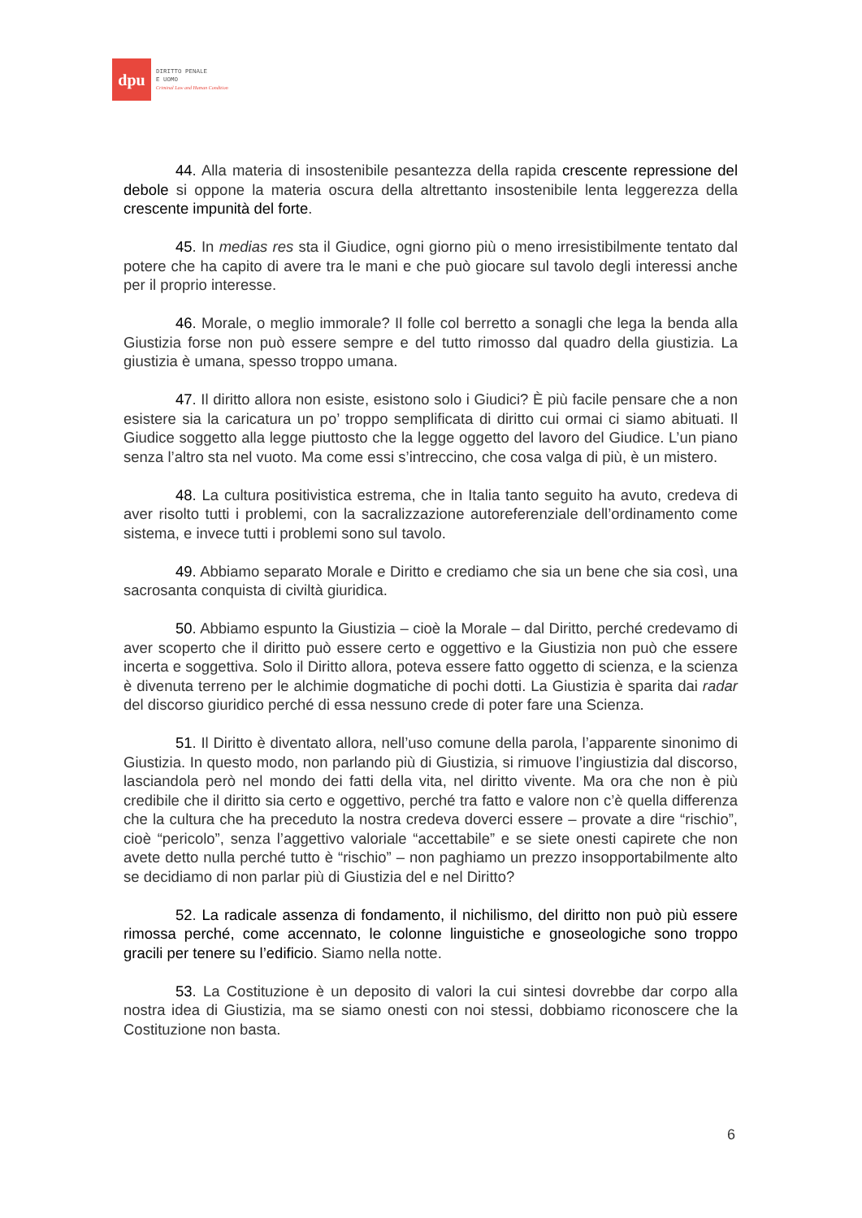dpu
DIRITTO PENALE
E UOMO
Criminal Law and Human Condition
44. Alla materia di insostenibile pesantezza della rapida crescente repressione del debole si oppone la materia oscura della altrettanto insostenibile lenta leggerezza della crescente impunità del forte.
45. In medias res sta il Giudice, ogni giorno più o meno irresistibilmente tentato dal potere che ha capito di avere tra le mani e che può giocare sul tavolo degli interessi anche per il proprio interesse.
46. Morale, o meglio immorale? Il folle col berretto a sonagli che lega la benda alla Giustizia forse non può essere sempre e del tutto rimosso dal quadro della giustizia. La giustizia è umana, spesso troppo umana.
47. Il diritto allora non esiste, esistono solo i Giudici? È più facile pensare che a non esistere sia la caricatura un po’ troppo semplificata di diritto cui ormai ci siamo abituati. Il Giudice soggetto alla legge piuttosto che la legge oggetto del lavoro del Giudice. L’un piano senza l’altro sta nel vuoto. Ma come essi s’intreccino, che cosa valga di più, è un mistero.
48. La cultura positivistica estrema, che in Italia tanto seguito ha avuto, credeva di aver risolto tutti i problemi, con la sacralizzazione autoreferenziale dell’ordinamento come sistema, e invece tutti i problemi sono sul tavolo.
49. Abbiamo separato Morale e Diritto e crediamo che sia un bene che sia così, una sacrosanta conquista di civiltà giuridica.
50. Abbiamo espunto la Giustizia – cioè la Morale – dal Diritto, perché credevamo di aver scoperto che il diritto può essere certo e oggettivo e la Giustizia non può che essere incerta e soggettiva. Solo il Diritto allora, poteva essere fatto oggetto di scienza, e la scienza è divenuta terreno per le alchimie dogmatiche di pochi dotti. La Giustizia è sparita dai radar del discorso giuridico perché di essa nessuno crede di poter fare una Scienza.
51. Il Diritto è diventato allora, nell’uso comune della parola, l’apparente sinonimo di Giustizia. In questo modo, non parlando più di Giustizia, si rimuove l’ingiustizia dal discorso, lasciandola però nel mondo dei fatti della vita, nel diritto vivente. Ma ora che non è più credibile che il diritto sia certo e oggettivo, perché tra fatto e valore non c’è quella differenza che la cultura che ha preceduto la nostra credeva doverci essere – provate a dire “rischio”, cioè “pericolo”, senza l’aggettivo valoriale “accettabile” e se siete onesti capirete che non avete detto nulla perché tutto è “rischio” – non paghiamo un prezzo insopportabilmente alto se decidiamo di non parlar più di Giustizia del e nel Diritto?
52. La radicale assenza di fondamento, il nichilismo, del diritto non può più essere rimossa perché, come accennato, le colonne linguistiche e gnoseologiche sono troppo gracili per tenere su l’edificio. Siamo nella notte.
53. La Costituzione è un deposito di valori la cui sintesi dovrebbe dar corpo alla nostra idea di Giustizia, ma se siamo onesti con noi stessi, dobbiamo riconoscere che la Costituzione non basta.
6